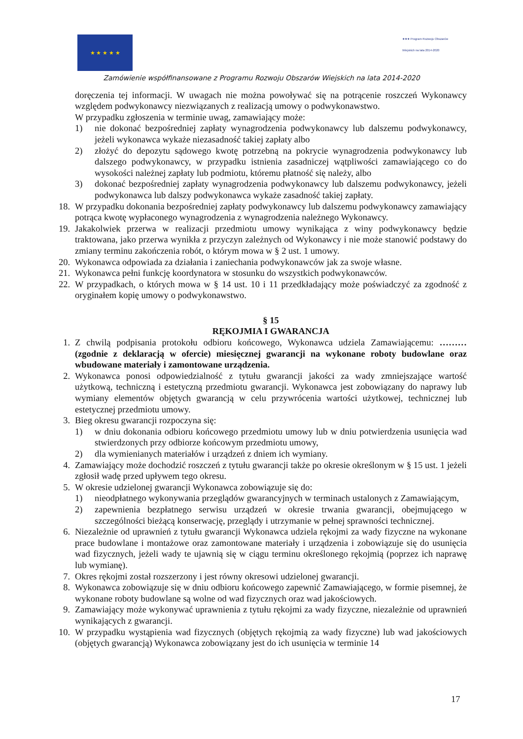★ ★ ★ ★ ★
★★★ Program Rozwoju Obszarów Wiejskich na lata 2014-2020
Zamówienie współfinansowane z Programu Rozwoju Obszarów Wiejskich na lata 2014-2020
doręczenia tej informacji. W uwagach nie można powoływać się na potrącenie roszczeń Wykonawcy względem podwykonawcy niezwiązanych z realizacją umowy o podwykonawstwo.
W przypadku zgłoszenia w terminie uwag, zamawiający może:
1) nie dokonać bezpośredniej zapłaty wynagrodzenia podwykonawcy lub dalszemu podwykonawcy, jeżeli wykonawca wykaże niezasadność takiej zapłaty albo
2) złożyć do depozytu sądowego kwotę potrzebną na pokrycie wynagrodzenia podwykonawcy lub dalszego podwykonawcy, w przypadku istnienia zasadniczej wątpliwości zamawiającego co do wysokości należnej zapłaty lub podmiotu, któremu płatność się należy, albo
3) dokonać bezpośredniej zapłaty wynagrodzenia podwykonawcy lub dalszemu podwykonawcy, jeżeli podwykonawca lub dalszy podwykonawca wykaże zasadność takiej zapłaty.
18. W przypadku dokonania bezpośredniej zapłaty podwykonawcy lub dalszemu podwykonawcy zamawiający potrąca kwotę wypłaconego wynagrodzenia z wynagrodzenia należnego Wykonawcy.
19. Jakakolwiek przerwa w realizacji przedmiotu umowy wynikająca z winy podwykonawcy będzie traktowana, jako przerwa wynikła z przyczyn zależnych od Wykonawcy i nie może stanowić podstawy do zmiany terminu zakończenia robót, o którym mowa w § 2 ust. 1 umowy.
20. Wykonawca odpowiada za działania i zaniechania podwykonawców jak za swoje własne.
21. Wykonawca pełni funkcję koordynatora w stosunku do wszystkich podwykonawców.
22. W przypadkach, o których mowa w § 14 ust. 10 i 11 przedkładający może poświadczyć za zgodność z oryginałem kopię umowy o podwykonawstwo.
§ 15
RĘKOJMIA I GWARANCJA
1. Z chwilą podpisania protokołu odbioru końcowego, Wykonawca udziela Zamawiającemu: ………(zgodnie z deklaracją w ofercie) miesięcznej gwarancji na wykonane roboty budowlane oraz wbudowane materiały i zamontowane urządzenia.
2. Wykonawca ponosi odpowiedzialność z tytułu gwarancji jakości za wady zmniejszające wartość użytkową, techniczną i estetyczną przedmiotu gwarancji. Wykonawca jest zobowiązany do naprawy lub wymiany elementów objętych gwarancją w celu przywrócenia wartości użytkowej, technicznej lub estetycznej przedmiotu umowy.
3. Bieg okresu gwarancji rozpoczyna się:
1) w dniu dokonania odbioru końcowego przedmiotu umowy lub w dniu potwierdzenia usunięcia wad stwierdzonych przy odbiorze końcowym przedmiotu umowy,
2) dla wymienianych materiałów i urządzeń z dniem ich wymiany.
4. Zamawiający może dochodzić roszczeń z tytułu gwarancji także po okresie określonym w § 15 ust. 1 jeżeli zgłosił wadę przed upływem tego okresu.
5. W okresie udzielonej gwarancji Wykonawca zobowiązuje się do:
1) nieodpłatnego wykonywania przeglądów gwarancyjnych w terminach ustalonych z Zamawiającym,
2) zapewnienia bezpłatnego serwisu urządzeń w okresie trwania gwarancji, obejmującego w szczególności bieżącą konserwację, przeglądy i utrzymanie w pełnej sprawności technicznej.
6. Niezależnie od uprawnień z tytułu gwarancji Wykonawca udziela rękojmi za wady fizyczne na wykonane prace budowlane i montażowe oraz zamontowane materiały i urządzenia i zobowiązuje się do usunięcia wad fizycznych, jeżeli wady te ujawnią się w ciągu terminu określonego rękojmią (poprzez ich naprawę lub wymianę).
7. Okres rękojmi został rozszerzony i jest równy okresowi udzielonej gwarancji.
8. Wykonawca zobowiązuje się w dniu odbioru końcowego zapewnić Zamawiającego, w formie pisemnej, że wykonane roboty budowlane są wolne od wad fizycznych oraz wad jakościowych.
9. Zamawiający może wykonywać uprawnienia z tytułu rękojmi za wady fizyczne, niezależnie od uprawnień wynikających z gwarancji.
10. W przypadku wystąpienia wad fizycznych (objętych rękojmią za wady fizyczne) lub wad jakościowych (objętych gwarancją) Wykonawca zobowiązany jest do ich usunięcia w terminie 14
17